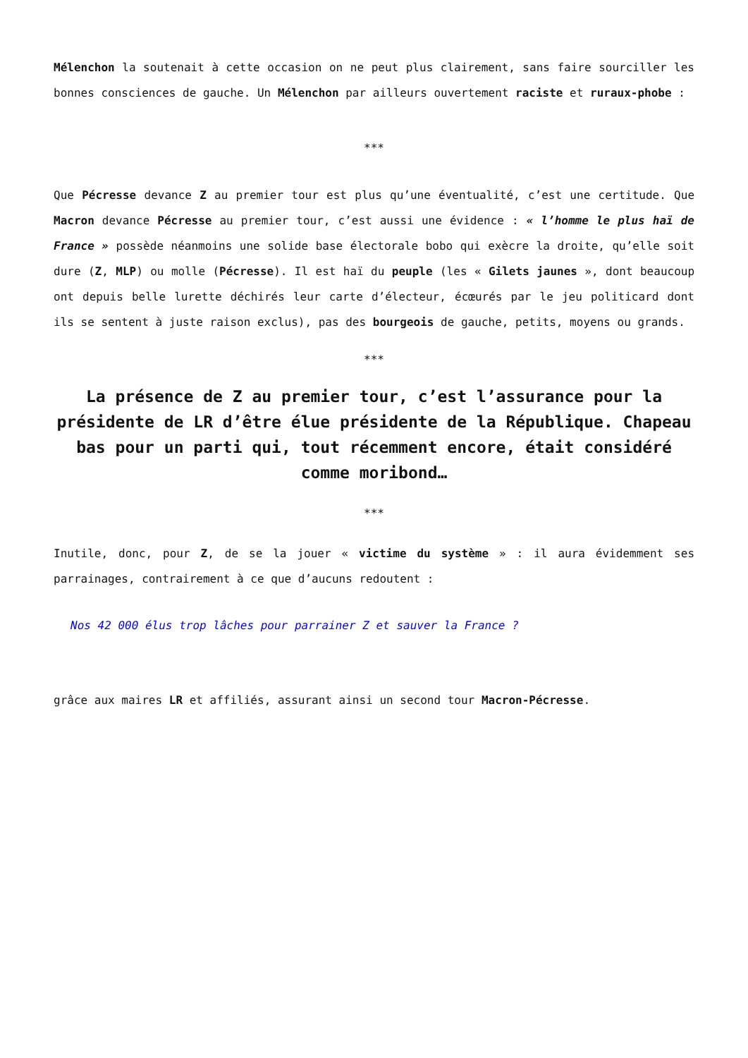Mélenchon la soutenait à cette occasion on ne peut plus clairement, sans faire sourciller les bonnes consciences de gauche. Un Mélenchon par ailleurs ouvertement raciste et ruraux-phobe :
***
Que Pécresse devance Z au premier tour est plus qu’une éventualité, c’est une certitude. Que Macron devance Pécresse au premier tour, c’est aussi une évidence : « l’homme le plus haï de France » possède néanmoins une solide base électorale bobo qui exècre la droite, qu’elle soit dure (Z, MLP) ou molle (Pécresse). Il est haï du peuple (les « Gilets jaunes », dont beaucoup ont depuis belle lurette déchirés leur carte d’électeur, écœurés par le jeu politicard dont ils se sentent à juste raison exclus), pas des bourgeois de gauche, petits, moyens ou grands.
***
La présence de Z au premier tour, c’est l’assurance pour la présidente de LR d’être élue présidente de la République. Chapeau bas pour un parti qui, tout récemment encore, était considéré comme moribond…
***
Inutile, donc, pour Z, de se la jouer « victime du système » : il aura évidemment ses parrainages, contrairement à ce que d’aucuns redoutent :
Nos 42 000 élus trop lâches pour parrainer Z et sauver la France ?
grâce aux maires LR et affiliés, assurant ainsi un second tour Macron-Pécresse.